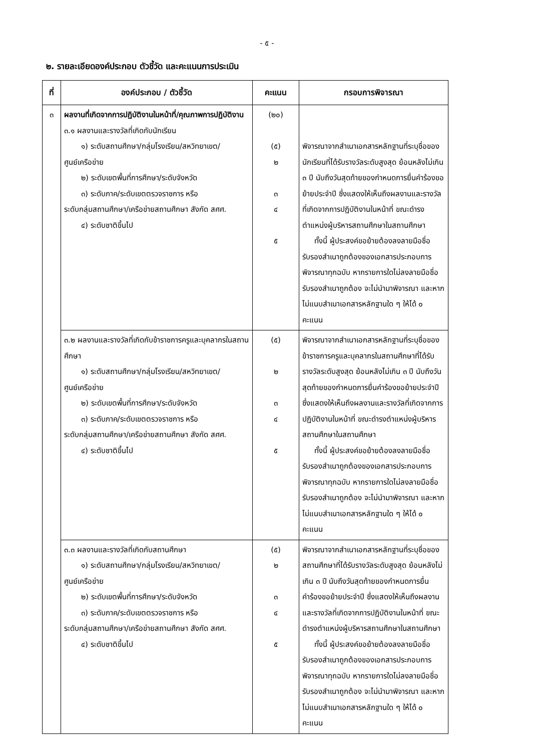- ๕ -
๒. รายละเอียดองค์ประกอบ ตัวชี้วัด และคะแนนการประเมิน
| ที่ | องค์ประกอบ / ตัวชี้วัด | คะแนน | กรอบการพิจารณา |
| --- | --- | --- | --- |
| ๓ | ผลงานที่เกิดจากการปฏิบัติงานในหน้าที่/คุณภาพการปฏิบัติงาน ๓.๑ ผลงานและรางวัลที่เกิดกับนักเรียน ๑) ระดับสถานศึกษา/กลุ่มโรงเรียน/สหวิทยาเขต/ ศูนย์เครือข่าย ๒) ระดับเขตพื้นที่การศึกษา/ระดับจังหวัด ๓) ระดับภาค/ระดับเขตตรวจราชการ หรือ ระดับกลุ่มสถานศึกษา/เครือข่ายสถานศึกษา สังกัด สศศ. ๔) ระดับชาติขึ้นไป | (๒๐) (๕) ๒ ๓ ๔ ๕ | พิจารณาจากสำเนาเอกสารหลักฐานที่ระบุชื่อของนักเรียนที่ได้รับรางวัลระดับสูงสุด ย้อนหลังไม่เกิน ๓ ปี นับถึงวันสุดท้ายของกำหนดการยื่นคำร้องขอย้ายประจำปี ซึ่งแสดงให้เห็นถึงผลงานและรางวัลที่เกิดจากการปฏิบัติงานในหน้าที่ ขณะดำรงตำแหน่งผู้บริหารสถานศึกษาในสถานศึกษา ทั้งนี้ ผู้ประสงค์ขอย้ายต้องลงลายมือชื่อรับรองสำเนาถูกต้องของเอกสารประกอบการพิจารณาทุกฉบับ หากรายการใดไม่ลงลายมือชื่อรับรองสำเนาถูกต้อง จะไม่นำมาพิจารณา และหากไม่แนบสำเนาเอกสารหลักฐานใด ๆ ให้ได้ ๐ คะแนน |
| | ๓.๒ ผลงานและรางวัลที่เกิดกับข้าราชการครูและบุคลากรในสถานศึกษา ๑) ระดับสถานศึกษา/กลุ่มโรงเรียน/สหวิทยาเขต/ ศูนย์เครือข่าย ๒) ระดับเขตพื้นที่การศึกษา/ระดับจังหวัด ๓) ระดับภาค/ระดับเขตตรวจราชการ หรือ ระดับกลุ่มสถานศึกษา/เครือข่ายสถานศึกษา สังกัด สศศ. ๔) ระดับชาติขึ้นไป | (๕) ๒ ๓ ๔ ๕ | พิจารณาจากสำเนาเอกสารหลักฐานที่ระบุชื่อของข้าราชการครูและบุคลากรในสถานศึกษาที่ได้รับรางวัลระดับสูงสุด ย้อนหลังไม่เกิน ๓ ปี นับถึงวันสุดท้ายของกำหนดการยื่นคำร้องขอย้ายประจำปี ซึ่งแสดงให้เห็นถึงผลงานและรางวัลที่เกิดจากการปฏิบัติงานในหน้าที่ ขณะดำรงตำแหน่งผู้บริหารสถานศึกษาในสถานศึกษา ทั้งนี้ ผู้ประสงค์ขอย้ายต้องลงลายมือชื่อรับรองสำเนาถูกต้องของเอกสารประกอบการพิจารณาทุกฉบับ หากรายการใดไม่ลงลายมือชื่อรับรองสำเนาถูกต้อง จะไม่นำมาพิจารณา และหากไม่แนบสำเนาเอกสารหลักฐานใด ๆ ให้ได้ ๐ คะแนน |
| | ๓.๓ ผลงานและรางวัลที่เกิดกับสถานศึกษา ๑) ระดับสถานศึกษา/กลุ่มโรงเรียน/สหวิทยาเขต/ ศูนย์เครือข่าย ๒) ระดับเขตพื้นที่การศึกษา/ระดับจังหวัด ๓) ระดับภาค/ระดับเขตตรวจราชการ หรือ ระดับกลุ่มสถานศึกษา/เครือข่ายสถานศึกษา สังกัด สศศ. ๔) ระดับชาติขึ้นไป | (๕) ๒ ๓ ๔ ๕ | พิจารณาจากสำเนาเอกสารหลักฐานที่ระบุชื่อของสถานศึกษาที่ได้รับรางวัลระดับสูงสุด ย้อนหลังไม่เกิน ๓ ปี นับถึงวันสุดท้ายของกำหนดการยื่นคำร้องขอย้ายประจำปี ซึ่งแสดงให้เห็นถึงผลงานและรางวัลที่เกิดจากการปฏิบัติงานในหน้าที่ ขณะดำรงตำแหน่งผู้บริหารสถานศึกษาในสถานศึกษา ทั้งนี้ ผู้ประสงค์ขอย้ายต้องลงลายมือชื่อรับรองสำเนาถูกต้องของเอกสารประกอบการพิจารณาทุกฉบับ หากรายการใดไม่ลงลายมือชื่อรับรองสำเนาถูกต้อง จะไม่นำมาพิจารณา และหากไม่แนบสำเนาเอกสารหลักฐานใด ๆ ให้ได้ ๐ คะแนน |